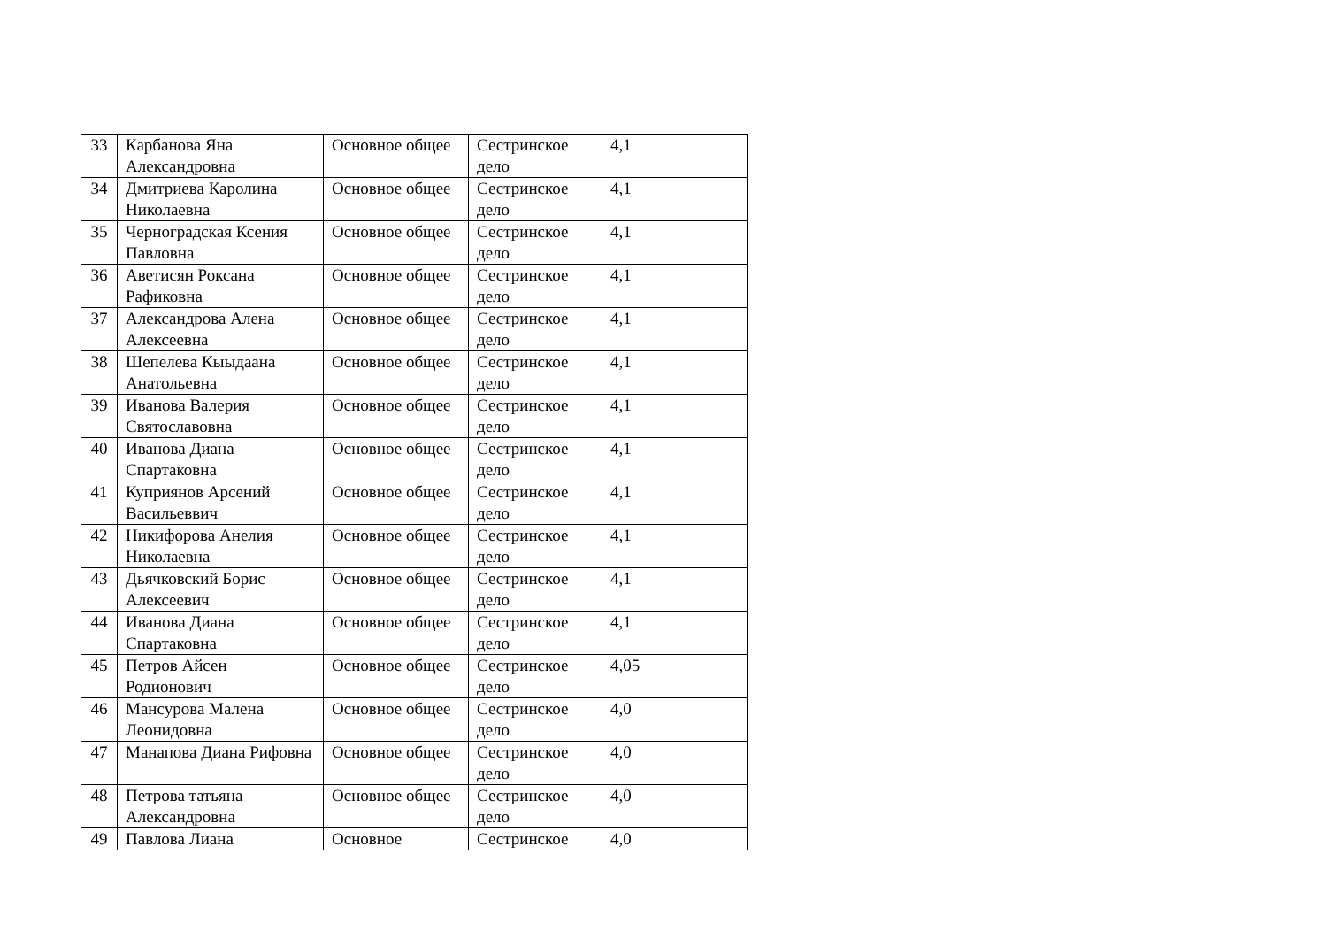| 33 | Карбанова Яна Александровна | Основное общее | Сестринское дело | 4,1 |
| 34 | Дмитриева Каролина Николаевна | Основное общее | Сестринское дело | 4,1 |
| 35 | Черноградская Ксения Павловна | Основное общее | Сестринское дело | 4,1 |
| 36 | Аветисян Роксана Рафиковна | Основное общее | Сестринское дело | 4,1 |
| 37 | Александрова Алена Алексеевна | Основное общее | Сестринское дело | 4,1 |
| 38 | Шепелева Кыыдаана Анатольевна | Основное общее | Сестринское дело | 4,1 |
| 39 | Иванова Валерия Святославовна | Основное общее | Сестринское дело | 4,1 |
| 40 | Иванова Диана Спартаковна | Основное общее | Сестринское дело | 4,1 |
| 41 | Куприянов Арсений Васильеввич | Основное общее | Сестринское дело | 4,1 |
| 42 | Никифорова Анелия Николаевна | Основное общее | Сестринское дело | 4,1 |
| 43 | Дьячковский Борис Алексеевич | Основное общее | Сестринское дело | 4,1 |
| 44 | Иванова Диана Спартаковна | Основное общее | Сестринское дело | 4,1 |
| 45 | Петров Айсен Родионович | Основное общее | Сестринское дело | 4,05 |
| 46 | Мансурова Малена Леонидовна | Основное общее | Сестринское дело | 4,0 |
| 47 | Манапова Диана Рифовна | Основное общее | Сестринское дело | 4,0 |
| 48 | Петрова татьяна Александровна | Основное общее | Сестринское дело | 4,0 |
| 49 | Павлова Лиана | Основное | Сестринское | 4,0 |